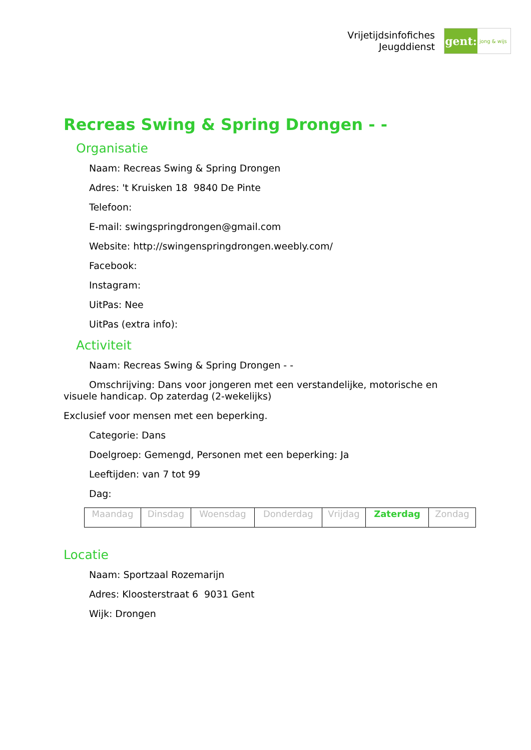Vrijetijdsinfofiches
Jeugddienst
gent:
jong & wijs
Recreas Swing & Spring Drongen - -
Organisatie
Naam: Recreas Swing & Spring Drongen
Adres: 't Kruisken 18 9840 De Pinte
Telefoon:
E-mail: swingspringdrongen@gmail.com
Website: http://swingenspringdrongen.weebly.com/
Facebook:
Instagram:
UitPas: Nee
UitPas (extra info):
Activiteit
Naam: Recreas Swing & Spring Drongen - -
Omschrijving: Dans voor jongeren met een verstandelijke, motorische en visuele handicap. Op zaterdag (2-wekelijks)
Exclusief voor mensen met een beperking.
Categorie: Dans
Doelgroep: Gemengd, Personen met een beperking: Ja
Leeftijden: van 7 tot 99
Dag:
| Maandag | Dinsdag | Woensdag | Donderdag | Vrijdag | Zaterdag | Zondag |
Locatie
Naam: Sportzaal Rozemarijn
Adres: Kloosterstraat 6 9031 Gent
Wijk: Drongen